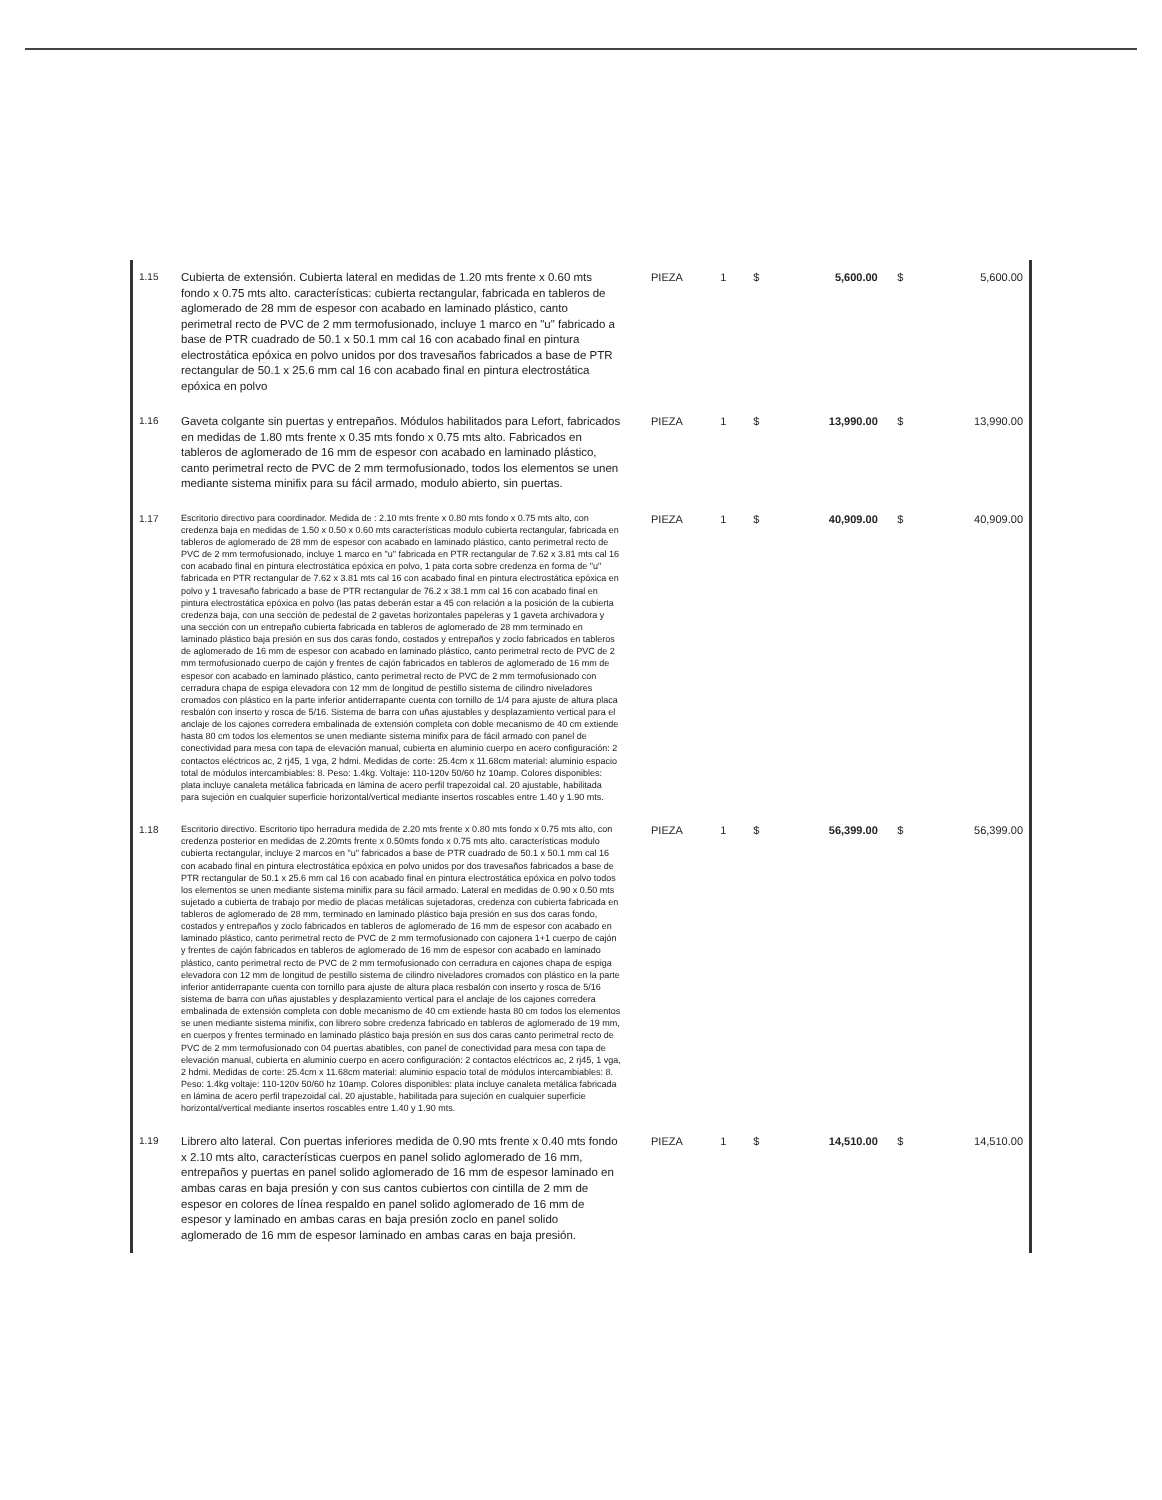| 1.15 | Cubierta de extensión. Cubierta lateral en medidas de 1.20 mts frente x 0.60 mts fondo x 0.75 mts alto. características: cubierta rectangular, fabricada en tableros de aglomerado de 28 mm de espesor con acabado en laminado plástico, canto perimetral recto de PVC de 2 mm termofusionado, incluye 1 marco en "u" fabricado a base de PTR cuadrado de 50.1 x 50.1 mm cal 16 con acabado final en pintura electrostática epóxica en polvo unidos por dos travesaños fabricados a base de PTR rectangular de 50.1 x 25.6 mm cal 16 con acabado final en pintura electrostática epóxica en polvo | PIEZA | 1 | $ | 5,600.00 | $ | 5,600.00 |
| 1.16 | Gaveta colgante sin puertas y entrepaños. Módulos habilitados para Lefort, fabricados en medidas de 1.80 mts frente x 0.35 mts fondo x 0.75 mts alto. Fabricados en tableros de aglomerado de 16 mm de espesor con acabado en laminado plástico, canto perimetral recto de PVC de 2 mm termofusionado, todos los elementos se unen mediante sistema minifix para su fácil armado, modulo abierto, sin puertas. | PIEZA | 1 | $ | 13,990.00 | $ | 13,990.00 |
| 1.17 | Escritorio directivo para coordinador. Medida de : 2.10 mts frente x 0.80 mts fondo x 0.75 mts alto, con credenza baja en medidas de 1.50 x 0.50 x 0.60 mts características modulo cubierta rectangular, fabricada en tableros de aglomerado de 28 mm de espesor con acabado en laminado plástico, canto perimetral recto de PVC de 2 mm termofusionado, incluye 1 marco en "u" fabricada en PTR rectangular de 7.62 x 3.81 mts cal 16 con acabado final en pintura electrostática epóxica en polvo, 1 pata corta sobre credenza en forma de "u" fabricada en PTR rectangular de 7.62 x 3.81 mts cal 16 con acabado final en pintura electrostática epóxica en polvo y 1 travesaño fabricado a base de PTR rectangular de 76.2 x 38.1 mm cal 16 con acabado final en pintura electrostática epóxica en polvo (las patas deberán estar a 45 con relación a la posición de la cubierta credenza baja, con una sección de pedestal de 2 gavetas horizontales papeleras y 1 gaveta archivadora y una sección con un entrepaño cubierta fabricada en tableros de aglomerado de 28 mm terminado en laminado plástico baja presión en sus dos caras fondo, costados y entrepaños y zoclo fabricados en tableros de aglomerado de 16 mm de espesor con acabado en laminado plástico, canto perimetral recto de PVC de 2 mm termofusionado cuerpo de cajón y frentes de cajón fabricados en tableros de aglomerado de 16 mm de espesor con acabado en laminado plástico, canto perimetral recto de PVC de 2 mm termofusionado con cerradura chapa de espiga elevadora con 12 mm de longitud de pestillo sistema de cilindro niveladores cromados con plástico en la parte inferior antiderrapante cuenta con tornillo de 1/4 para ajuste de altura placa resbalón con inserto y rosca de 5/16. Sistema de barra con uñas ajustables y desplazamiento vertical para el anclaje de los cajones corredera embalinada de extensión completa con doble mecanismo de 40 cm extiende hasta 80 cm todos los elementos se unen mediante sistema minifix para de fácil armado con panel de conectividad para mesa con tapa de elevación manual, cubierta en aluminio cuerpo en acero configuración: 2 contactos eléctricos ac, 2 rj45, 1 vga, 2 hdmi. Medidas de corte: 25.4cm x 11.68cm material: aluminio espacio total de módulos intercambiables: 8. Peso: 1.4kg. Voltaje: 110-120v 50/60 hz 10amp. Colores disponibles: plata incluye canaleta metálica fabricada en lámina de acero perfil trapezoidal cal. 20 ajustable, habilitada para sujeción en cualquier superficie horizontal/vertical mediante insertos roscables entre 1.40 y 1.90 mts. | PIEZA | 1 | $ | 40,909.00 | $ | 40,909.00 |
| 1.18 | Escritorio directivo. Escritorio tipo herradura medida de 2.20 mts frente x 0.80 mts fondo x 0.75 mts alto, con credenza posterior en medidas de 2.20mts frente x 0.50mts fondo x 0.75 mts alto. características modulo cubierta rectangular, incluye 2 marcos en "u" fabricados a base de PTR cuadrado de 50.1 x 50.1 mm cal 16 con acabado final en pintura electrostática epóxica en polvo unidos por dos travesaños fabricados a base de PTR rectangular de 50.1 x 25.6 mm cal 16 con acabado final en pintura electrostática epóxica en polvo todos los elementos se unen mediante sistema minifix para su fácil armado. Lateral en medidas de 0.90 x 0.50 mts sujetado a cubierta de trabajo por medio de placas metálicas sujetadoras, credenza con cubierta fabricada en tableros de aglomerado de 28 mm, terminado en laminado plástico baja presión en sus dos caras fondo, costados y entrepaños y zoclo fabricados en tableros de aglomerado de 16 mm de espesor con acabado en laminado plástico, canto perimetral recto de PVC de 2 mm termofusionado con cajonera 1+1 cuerpo de cajón y frentes de cajón fabricados en tableros de aglomerado de 16 mm de espesor con acabado en laminado plástico, canto perimetral recto de PVC de 2 mm termofusionado con cerradura en cajones chapa de espiga elevadora con 12 mm de longitud de pestillo sistema de cilindro niveladores cromados con plástico en la parte inferior antiderrapante cuenta con tornillo para ajuste de altura placa resbalón con inserto y rosca de 5/16 sistema de barra con uñas ajustables y desplazamiento vertical para el anclaje de los cajones corredera embalinada de extensión completa con doble mecanismo de 40 cm extiende hasta 80 cm todos los elementos se unen mediante sistema minifix, con librero sobre credenza fabricado en tableros de aglomerado de 19 mm, en cuerpos y frentes terminado en laminado plástico baja presión en sus dos caras canto perimetral recto de PVC de 2 mm termofusionado con 04 puertas abatibles, con panel de conectividad para mesa con tapa de elevación manual, cubierta en aluminio cuerpo en acero configuración: 2 contactos eléctricos ac, 2 rj45, 1 vga, 2 hdmi. Medidas de corte: 25.4cm x 11.68cm material: aluminio espacio total de módulos intercambiables: 8. Peso: 1.4kg voltaje: 110-120v 50/60 hz 10amp. Colores disponibles: plata incluye canaleta metálica fabricada en lámina de acero perfil trapezoidal cal. 20 ajustable, habilitada para sujeción en cualquier superficie horizontal/vertical mediante insertos roscables entre 1.40 y 1.90 mts. | PIEZA | 1 | $ | 56,399.00 | $ | 56,399.00 |
| 1.19 | Librero alto lateral. Con puertas inferiores medida de 0.90 mts frente x 0.40 mts fondo x 2.10 mts alto, características cuerpos en panel solido aglomerado de 16 mm, entrepaños y puertas en panel solido aglomerado de 16 mm de espesor laminado en ambas caras en baja presión y con sus cantos cubiertos con cintilla de 2 mm de espesor en colores de línea respaldo en panel solido aglomerado de 16 mm de espesor y laminado en ambas caras en baja presión zoclo en panel solido aglomerado de 16 mm de espesor laminado en ambas caras en baja presión. | PIEZA | 1 | $ | 14,510.00 | $ | 14,510.00 |